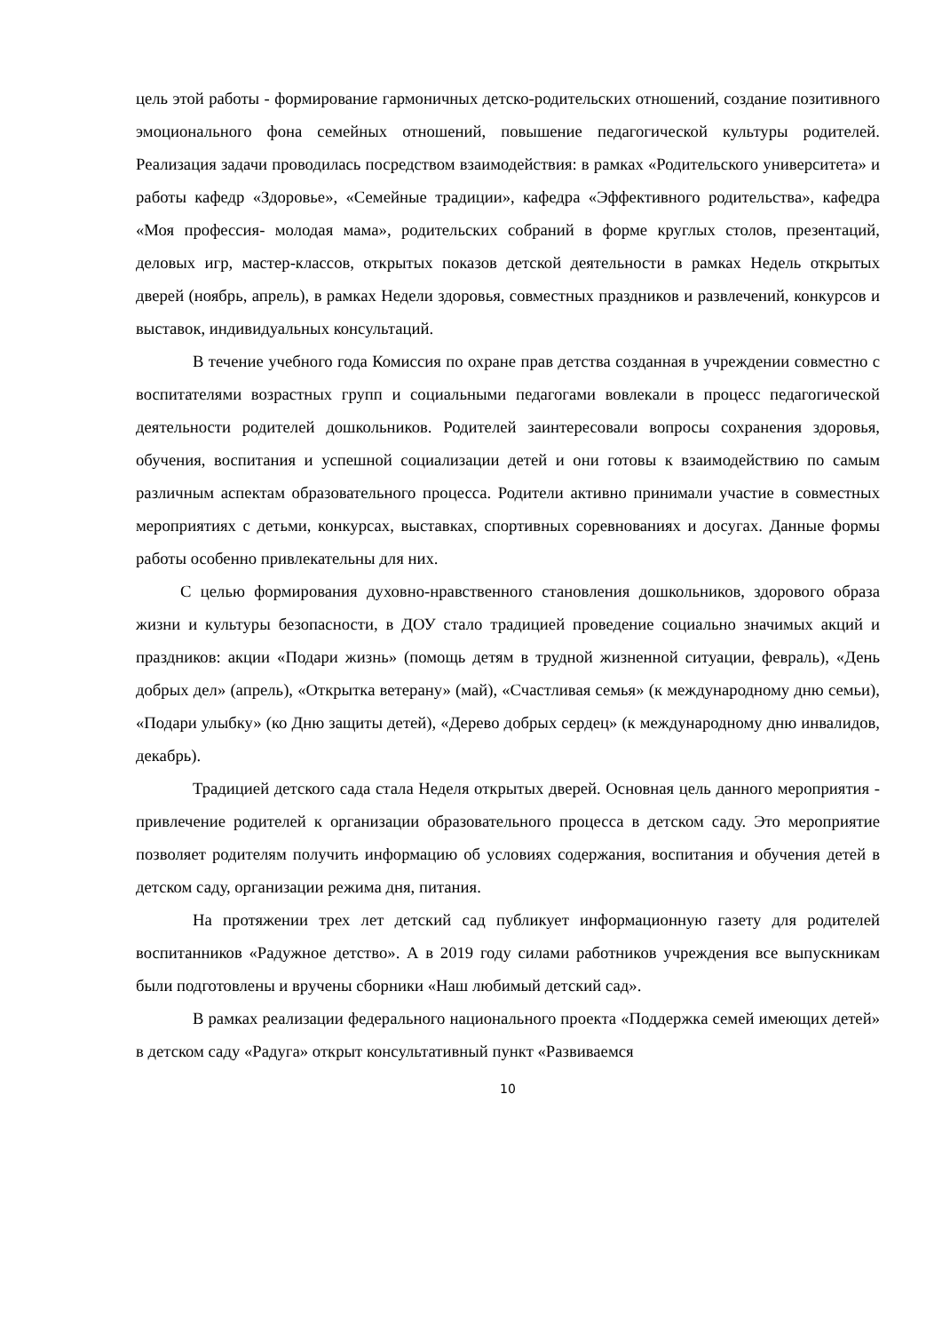цель этой работы - формирование гармоничных детско-родительских отношений, создание позитивного эмоционального фона семейных отношений, повышение педагогической культуры родителей. Реализация задачи проводилась посредством взаимодействия: в рамках «Родительского университета» и работы кафедр «Здоровье», «Семейные традиции», кафедра «Эффективного родительства», кафедра «Моя профессия- молодая мама», родительских собраний в форме круглых столов, презентаций, деловых игр, мастер-классов, открытых показов детской деятельности в рамках Недель открытых дверей (ноябрь, апрель), в рамках Недели здоровья, совместных праздников и развлечений, конкурсов и выставок, индивидуальных консультаций.
В течение учебного года Комиссия по охране прав детства созданная в учреждении совместно с воспитателями возрастных групп и социальными педагогами вовлекали в процесс педагогической деятельности родителей дошкольников. Родителей заинтересовали вопросы сохранения здоровья, обучения, воспитания и успешной социализации детей и они готовы к взаимодействию по самым различным аспектам образовательного процесса. Родители активно принимали участие в совместных мероприятиях с детьми, конкурсах, выставках, спортивных соревнованиях и досугах. Данные формы работы особенно привлекательны для них.
С целью формирования духовно-нравственного становления дошкольников, здорового образа жизни и культуры безопасности, в ДОУ стало традицией проведение социально значимых акций и праздников: акции «Подари жизнь» (помощь детям в трудной жизненной ситуации, февраль), «День добрых дел» (апрель), «Открытка ветерану» (май), «Счастливая семья» (к международному дню семьи), «Подари улыбку» (ко Дню защиты детей), «Дерево добрых сердец» (к международному дню инвалидов, декабрь).
Традицией детского сада стала Неделя открытых дверей. Основная цель данного мероприятия - привлечение родителей к организации образовательного процесса в детском саду. Это мероприятие позволяет родителям получить информацию об условиях содержания, воспитания и обучения детей в детском саду, организации режима дня, питания.
На протяжении трех лет детский сад публикует информационную газету для родителей воспитанников «Радужное детство». А в 2019 году силами работников учреждения все выпускникам были подготовлены и вручены сборники «Наш любимый детский сад».
В рамках реализации федерального национального проекта «Поддержка семей имеющих детей» в детском саду «Радуга» открыт консультативный пункт «Развиваемся
10